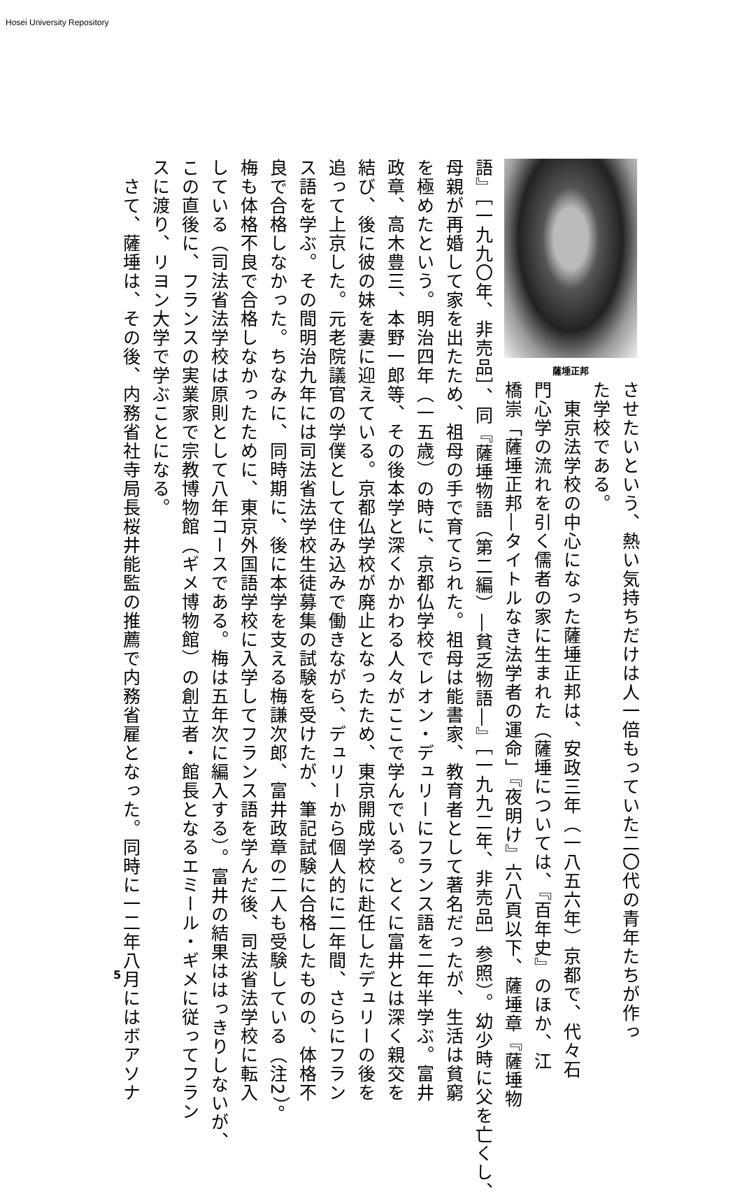Hosei University Repository
薩埵正邦
させたいという、熱い気持ちだけは人一倍もっていた二〇代の青年たちが作っ
た学校である。
　東京法学校の中心になった薩埵正邦は、安政三年（一八五六年）京都で、代々石
門心学の流れを引く儒者の家に生まれた（薩埵については、『百年史』のほか、江
橋崇「薩埵正邦―タイトルなき法学者の運命」『夜明け』六八頁以下、薩埵章『薩埵物
語』［一九九〇年、非売品］、同『薩埵物語（第二編）―貧乏物語―』［一九九二年、非売品］参照）。幼少時に父を亡くし、
母親が再婚して家を出たため、祖母の手で育てられた。祖母は能書家、教育者として著名だったが、生活は貧窮
を極めたという。明治四年（一五歳）の時に、京都仏学校でレオン・デュリーにフランス語を二年半学ぶ。富井
政章、高木豊三、本野一郎等、その後本学と深くかかわる人々がここで学んでいる。とくに富井とは深く親交を
結び、後に彼の妹を妻に迎えている。京都仏学校が廃止となったため、東京開成学校に赴任したデュリーの後を
追って上京した。元老院議官の学僕として住み込みで働きながら、デュリーから個人的に二年間、さらにフラン
ス語を学ぶ。その間明治九年には司法省法学校生徒募集の試験を受けたが、筆記試験に合格したものの、体格不
良で合格しなかった。ちなみに、同時期に、後に本学を支える梅謙次郎、富井政章の二人も受験している（注2）。
梅も体格不良で合格しなかったために、東京外国語学校に入学してフランス語を学んだ後、司法省法学校に転入
している（司法省法学校は原則として八年コースである。梅は五年次に編入する）。富井の結果ははっきりしないが、
この直後に、フランスの実業家で宗教博物館（ギメ博物館）の創立者・館長となるエミール・ギメに従ってフラン
スに渡り、リヨン大学で学ぶことになる。
　さて、薩埵は、その後、内務省社寺局長桜井能監の推薦で内務省雇となった。同時に一二年八月にはボアソナ
5